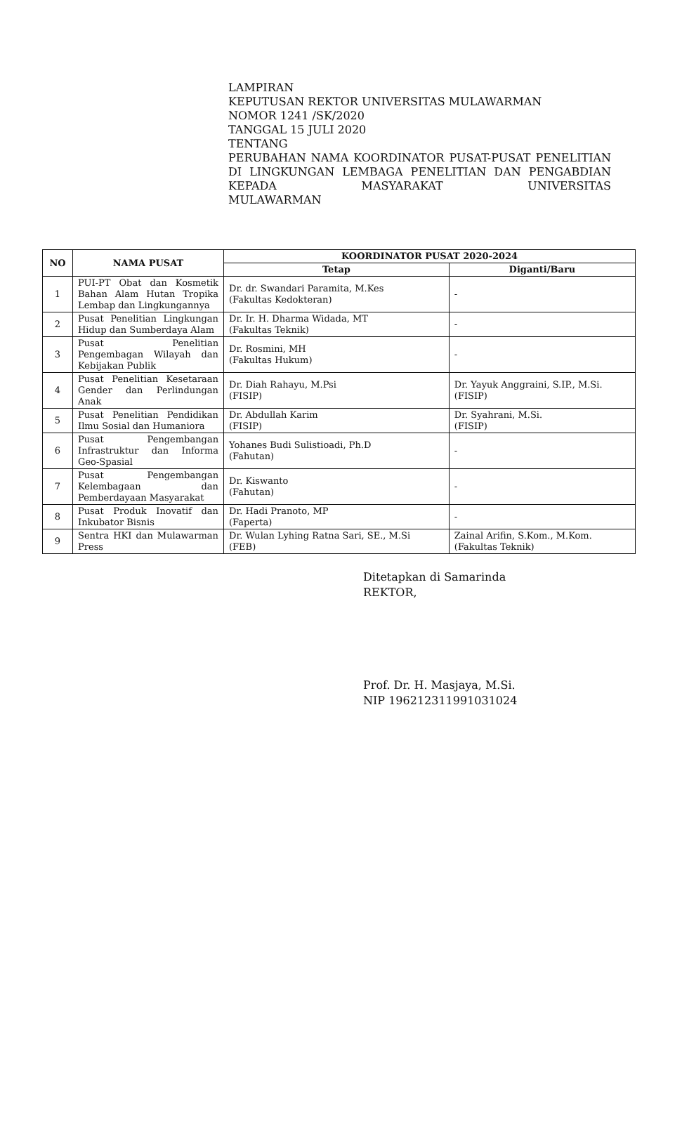LAMPIRAN
KEPUTUSAN REKTOR UNIVERSITAS MULAWARMAN
NOMOR 1241 /SK/2020
TANGGAL 15 JULI 2020
TENTANG
PERUBAHAN NAMA KOORDINATOR PUSAT-PUSAT PENELITIAN DI LINGKUNGAN LEMBAGA PENELITIAN DAN PENGABDIAN KEPADA MASYARAKAT UNIVERSITAS
MULAWARMAN
| NO | NAMA PUSAT | KOORDINATOR PUSAT 2020-2024 | |
| --- | --- | --- | --- |
| | | Tetap | Diganti/Baru |
| 1 | PUI-PT Obat dan Kosmetik Bahan Alam Hutan Tropika Lembap dan Lingkungannya | Dr. dr. Swandari Paramita, M.Kes (Fakultas Kedokteran) | - |
| 2 | Pusat Penelitian Lingkungan Hidup dan Sumberdaya Alam | Dr. Ir. H. Dharma Widada, MT (Fakultas Teknik) | - |
| 3 | Pusat Penelitian Pengembagan Wilayah dan Kebijakan Publik | Dr. Rosmini, MH (Fakultas Hukum) | - |
| 4 | Pusat Penelitian Kesetaraan Gender dan Perlindungan Anak | Dr. Diah Rahayu, M.Psi (FISIP) | Dr. Yayuk Anggraini, S.IP., M.Si. (FISIP) |
| 5 | Pusat Penelitian Pendidikan Ilmu Sosial dan Humaniora | Dr. Abdullah Karim (FISIP) | Dr. Syahrani, M.Si. (FISIP) |
| 6 | Pusat Pengembangan Infrastruktur dan Informa Geo-Spasial | Yohanes Budi Sulistioadi, Ph.D (Fahutan) | - |
| 7 | Pusat Pengembangan Kelembagaan dan Pemberdayaan Masyarakat | Dr. Kiswanto (Fahutan) | - |
| 8 | Pusat Produk Inovatif dan Inkubator Bisnis | Dr. Hadi Pranoto, MP (Faperta) | - |
| 9 | Sentra HKI dan Mulawarman Press | Dr. Wulan Lyhing Ratna Sari, SE., M.Si (FEB) | Zainal Arifin, S.Kom., M.Kom. (Fakultas Teknik) |
Ditetapkan di Samarinda
REKTOR,
Prof. Dr. H. Masjaya, M.Si.
NIP 196212311991031024